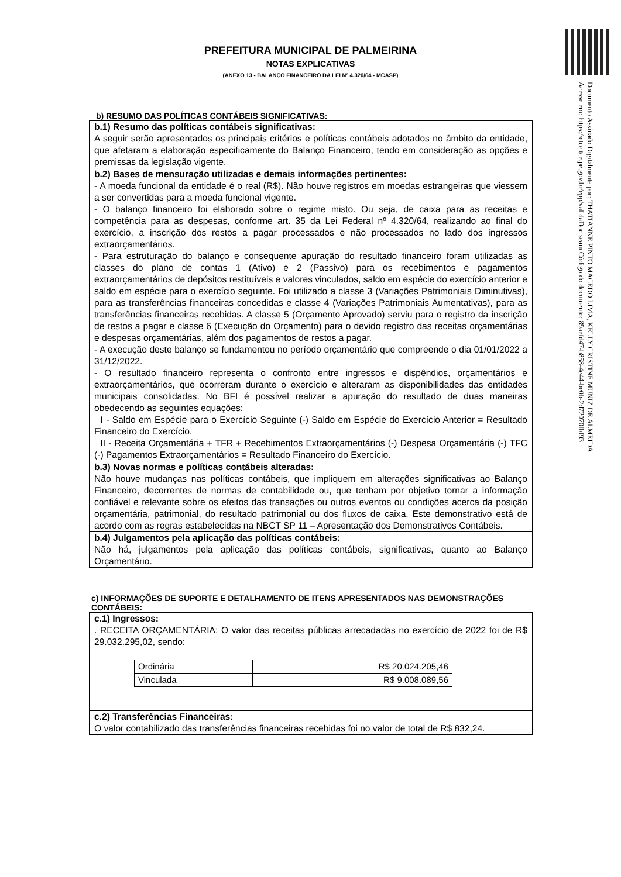Documento Assinado Digitalmente por: THATIANNE PINTO MACEDO LIMA, KELLY CRISTINE MUNIZ DE ALMEIDA
Acesse em: https://etce.tce.pe.gov.br/epp/validaDoc.seam Código do documento: 89aefd47-b858-4e44-be0b-2d72070fbf93
PREFEITURA MUNICIPAL DE PALMEIRINA
NOTAS EXPLICATIVAS
(ANEXO 13 - BALANÇO FINANCEIRO DA LEI Nº 4.320/64 - MCASP)
b) RESUMO DAS POLÍTICAS CONTÁBEIS SIGNIFICATIVAS:
b.1) Resumo das políticas contábeis significativas:
A seguir serão apresentados os principais critérios e políticas contábeis adotados no âmbito da entidade, que afetaram a elaboração especificamente do Balanço Financeiro, tendo em consideração as opções e premissas da legislação vigente.
b.2) Bases de mensuração utilizadas e demais informações pertinentes:
- A moeda funcional da entidade é o real (R$). Não houve registros em moedas estrangeiras que viessem a ser convertidas para a moeda funcional vigente.
- O balanço financeiro foi elaborado sobre o regime misto. Ou seja, de caixa para as receitas e competência para as despesas, conforme art. 35 da Lei Federal nº 4.320/64, realizando ao final do exercício, a inscrição dos restos a pagar processados e não processados no lado dos ingressos extraorçamentários.
- Para estruturação do balanço e consequente apuração do resultado financeiro foram utilizadas as classes do plano de contas 1 (Ativo) e 2 (Passivo) para os recebimentos e pagamentos extraorçamentários de depósitos restituíveis e valores vinculados, saldo em espécie do exercício anterior e saldo em espécie para o exercício seguinte. Foi utilizado a classe 3 (Variações Patrimoniais Diminutivas), para as transferências financeiras concedidas e classe 4 (Variações Patrimoniais Aumentativas), para as transferências financeiras recebidas. A classe 5 (Orçamento Aprovado) serviu para o registro da inscrição de restos a pagar e classe 6 (Execução do Orçamento) para o devido registro das receitas orçamentárias e despesas orçamentárias, além dos pagamentos de restos a pagar.
- A execução deste balanço se fundamentou no período orçamentário que compreende o dia 01/01/2022 a 31/12/2022.
- O resultado financeiro representa o confronto entre ingressos e dispêndios, orçamentários e extraorçamentários, que ocorreram durante o exercício e alteraram as disponibilidades das entidades municipais consolidadas. No BFI é possível realizar a apuração do resultado de duas maneiras obedecendo as seguintes equações:
I - Saldo em Espécie para o Exercício Seguinte (-) Saldo em Espécie do Exercício Anterior = Resultado Financeiro do Exercício.
II - Receita Orçamentária + TFR + Recebimentos Extraorçamentários (-) Despesa Orçamentária (-) TFC (-) Pagamentos Extraorçamentários = Resultado Financeiro do Exercício.
b.3) Novas normas e políticas contábeis alteradas:
Não houve mudanças nas políticas contábeis, que impliquem em alterações significativas ao Balanço Financeiro, decorrentes de normas de contabilidade ou, que tenham por objetivo tornar a informação confiável e relevante sobre os efeitos das transações ou outros eventos ou condições acerca da posição orçamentária, patrimonial, do resultado patrimonial ou dos fluxos de caixa. Este demonstrativo está de acordo com as regras estabelecidas na NBCT SP 11 – Apresentação dos Demonstrativos Contábeis.
b.4) Julgamentos pela aplicação das políticas contábeis:
Não há, julgamentos pela aplicação das políticas contábeis, significativas, quanto ao Balanço Orçamentário.
c) INFORMAÇÕES DE SUPORTE E DETALHAMENTO DE ITENS APRESENTADOS NAS DEMONSTRAÇÕES CONTÁBEIS:
c.1) Ingressos:
. RECEITA ORÇAMENTÁRIA: O valor das receitas públicas arrecadadas no exercício de 2022 foi de R$ 29.032.295,02, sendo:
| Ordinária | R$ 20.024.205,46 |
| Vinculada | R$ 9.008.089,56 |
c.2) Transferências Financeiras:
O valor contabilizado das transferências financeiras recebidas foi no valor de total de R$ 832,24.